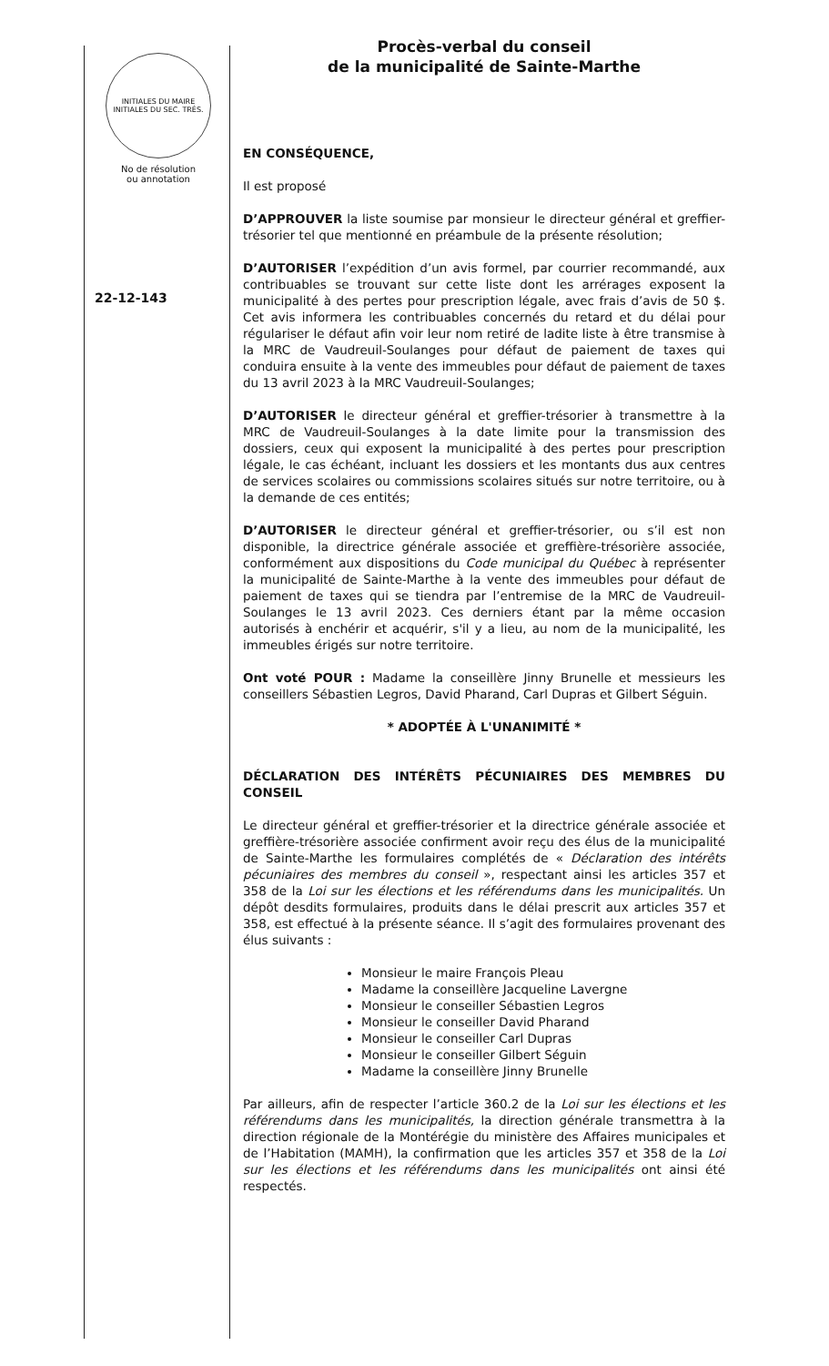INITIALES DU MAIRE
INITIALES DU SEC. TRÉS.
No de résolution
ou annotation
22-12-143
Procès-verbal du conseil
de la municipalité de Sainte-Marthe
EN CONSÉQUENCE,
Il est proposé
D’APPROUVER la liste soumise par monsieur le directeur général et greffier-trésorier tel que mentionné en préambule de la présente résolution;
D’AUTORISER l’expédition d’un avis formel, par courrier recommandé, aux contribuables se trouvant sur cette liste dont les arrérages exposent la municipalité à des pertes pour prescription légale, avec frais d’avis de 50 $. Cet avis informera les contribuables concernés du retard et du délai pour régulariser le défaut afin voir leur nom retiré de ladite liste à être transmise à la MRC de Vaudreuil-Soulanges pour défaut de paiement de taxes qui conduira ensuite à la vente des immeubles pour défaut de paiement de taxes du 13 avril 2023 à la MRC Vaudreuil-Soulanges;
D’AUTORISER le directeur général et greffier-trésorier à transmettre à la MRC de Vaudreuil-Soulanges à la date limite pour la transmission des dossiers, ceux qui exposent la municipalité à des pertes pour prescription légale, le cas échéant, incluant les dossiers et les montants dus aux centres de services scolaires ou commissions scolaires situés sur notre territoire, ou à la demande de ces entités;
D’AUTORISER le directeur général et greffier-trésorier, ou s’il est non disponible, la directrice générale associée et greffière-trésorière associée, conformément aux dispositions du Code municipal du Québec à représenter la municipalité de Sainte-Marthe à la vente des immeubles pour défaut de paiement de taxes qui se tiendra par l’entremise de la MRC de Vaudreuil-Soulanges le 13 avril 2023. Ces derniers étant par la même occasion autorisés à enchérir et acquérir, s'il y a lieu, au nom de la municipalité, les immeubles érigés sur notre territoire.
Ont voté POUR : Madame la conseillère Jinny Brunelle et messieurs les conseillers Sébastien Legros, David Pharand, Carl Dupras et Gilbert Séguin.
* ADOPTÉE À L'UNANIMITÉ *
DÉCLARATION DES INTÉRÊTS PÉCUNIAIRES DES MEMBRES DU CONSEIL
Le directeur général et greffier-trésorier et la directrice générale associée et greffière-trésorière associée confirment avoir reçu des élus de la municipalité de Sainte-Marthe les formulaires complétés de « Déclaration des intérêts pécuniaires des membres du conseil », respectant ainsi les articles 357 et 358 de la Loi sur les élections et les référendums dans les municipalités. Un dépôt desdits formulaires, produits dans le délai prescrit aux articles 357 et 358, est effectué à la présente séance. Il s’agit des formulaires provenant des élus suivants :
Monsieur le maire François Pleau
Madame la conseillère Jacqueline Lavergne
Monsieur le conseiller Sébastien Legros
Monsieur le conseiller David Pharand
Monsieur le conseiller Carl Dupras
Monsieur le conseiller Gilbert Séguin
Madame la conseillère Jinny Brunelle
Par ailleurs, afin de respecter l’article 360.2 de la Loi sur les élections et les référendums dans les municipalités, la direction générale transmettra à la direction régionale de la Montérégie du ministère des Affaires municipales et de l’Habitation (MAMH), la confirmation que les articles 357 et 358 de la Loi sur les élections et les référendums dans les municipalités ont ainsi été respectés.